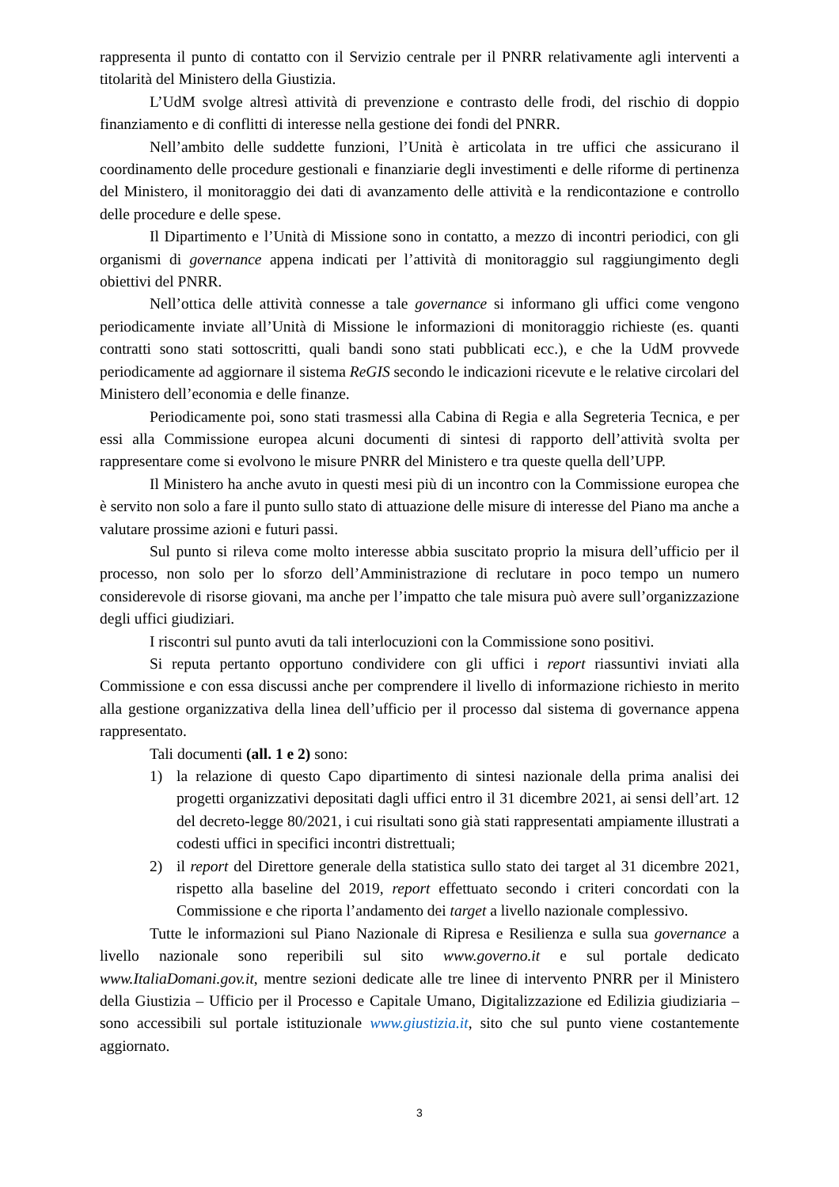rappresenta il punto di contatto con il Servizio centrale per il PNRR relativamente agli interventi a titolarità del Ministero della Giustizia.
L’UdM svolge altresì attività di prevenzione e contrasto delle frodi, del rischio di doppio finanziamento e di conflitti di interesse nella gestione dei fondi del PNRR.
Nell’ambito delle suddette funzioni, l’Unità è articolata in tre uffici che assicurano il coordinamento delle procedure gestionali e finanziarie degli investimenti e delle riforme di pertinenza del Ministero, il monitoraggio dei dati di avanzamento delle attività e la rendicontazione e controllo delle procedure e delle spese.
Il Dipartimento e l’Unità di Missione sono in contatto, a mezzo di incontri periodici, con gli organismi di governance appena indicati per l’attività di monitoraggio sul raggiungimento degli obiettivi del PNRR.
Nell’ottica delle attività connesse a tale governance si informano gli uffici come vengono periodicamente inviate all’Unità di Missione le informazioni di monitoraggio richieste (es. quanti contratti sono stati sottoscritti, quali bandi sono stati pubblicati ecc.), e che la UdM provvede periodicamente ad aggiornare il sistema ReGIS secondo le indicazioni ricevute e le relative circolari del Ministero dell’economia e delle finanze.
Periodicamente poi, sono stati trasmessi alla Cabina di Regia e alla Segreteria Tecnica, e per essi alla Commissione europea alcuni documenti di sintesi di rapporto dell’attività svolta per rappresentare come si evolvono le misure PNRR del Ministero e tra queste quella dell’UPP.
Il Ministero ha anche avuto in questi mesi più di un incontro con la Commissione europea che è servito non solo a fare il punto sullo stato di attuazione delle misure di interesse del Piano ma anche a valutare prossime azioni e futuri passi.
Sul punto si rileva come molto interesse abbia suscitato proprio la misura dell’ufficio per il processo, non solo per lo sforzo dell’Amministrazione di reclutare in poco tempo un numero considerevole di risorse giovani, ma anche per l’impatto che tale misura può avere sull’organizzazione degli uffici giudiziari.
I riscontri sul punto avuti da tali interlocuzioni con la Commissione sono positivi.
Si reputa pertanto opportuno condividere con gli uffici i report riassuntivi inviati alla Commissione e con essa discussi anche per comprendere il livello di informazione richiesto in merito alla gestione organizzativa della linea dell’ufficio per il processo dal sistema di governance appena rappresentato.
Tali documenti (all. 1 e 2) sono:
1) la relazione di questo Capo dipartimento di sintesi nazionale della prima analisi dei progetti organizzativi depositati dagli uffici entro il 31 dicembre 2021, ai sensi dell’art. 12 del decreto-legge 80/2021, i cui risultati sono già stati rappresentati ampiamente illustrati a codesti uffici in specifici incontri distrettuali;
2) il report del Direttore generale della statistica sullo stato dei target al 31 dicembre 2021, rispetto alla baseline del 2019, report effettuato secondo i criteri concordati con la Commissione e che riporta l’andamento dei target a livello nazionale complessivo.
Tutte le informazioni sul Piano Nazionale di Ripresa e Resilienza e sulla sua governance a livello nazionale sono reperibili sul sito www.governo.it e sul portale dedicato www.ItaliaDomani.gov.it, mentre sezioni dedicate alle tre linee di intervento PNRR per il Ministero della Giustizia – Ufficio per il Processo e Capitale Umano, Digitalizzazione ed Edilizia giudiziaria – sono accessibili sul portale istituzionale www.giustizia.it, sito che sul punto viene costantemente aggiornato.
3